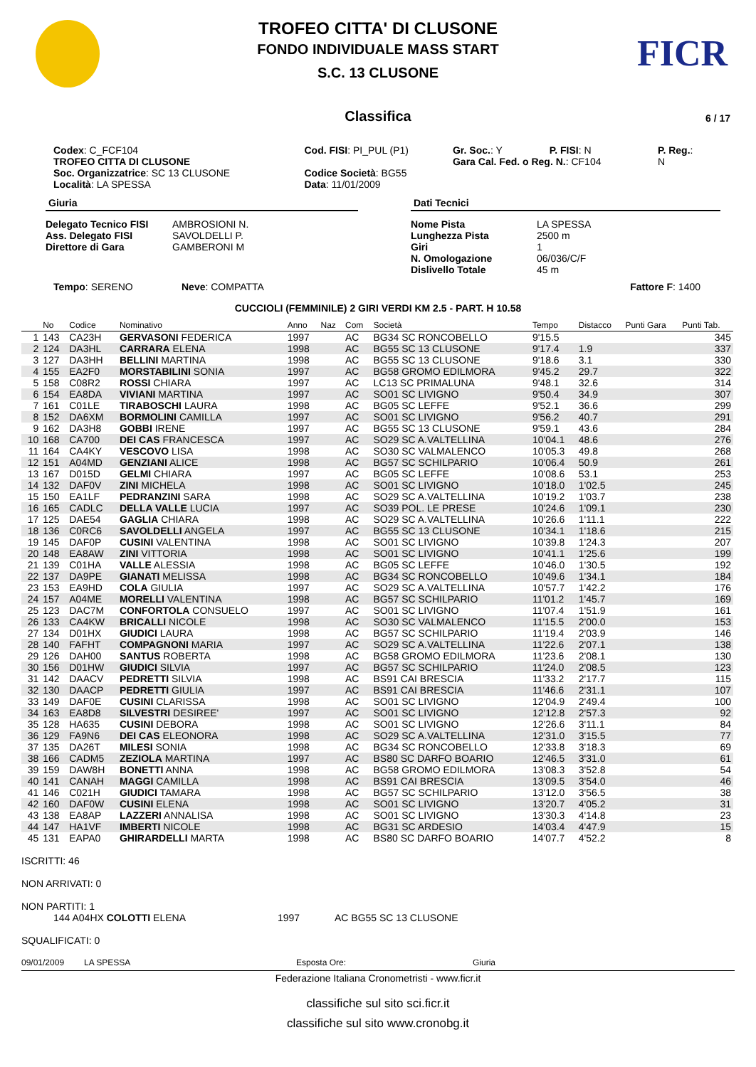FICR
TROFEO CITTA' DI CLUSONE
FONDO INDIVIDUALE MASS START
S.C. 13 CLUSONE
Classifica 6 / 17
Codex: C_FCF104
TROFEO CITTA DI CLUSONE
Soc. Organizzatrice: SC 13 CLUSONE
Località: LA SPESSA
Cod. FISI: PI_PUL (P1)
Codice Società: BG55
Data: 11/01/2009
Gr. Soc.: Y P. FISI: N
Gara Cal. Fed. o Reg. N.: CF104
P. Reg.: N
Giuria
Delegato Tecnico FISI
Ass. Delegato FISI
Direttore di Gara
AMBROSIONI N.
SAVOLDELLI P.
GAMBERONI M
Dati Tecnici
Nome Pista
Lunghezza Pista
Giri
N. Omologazione
Dislivello Totale
LA SPESSA
2500 m
1
06/036/C/F
45 m
Tempo: SERENO Neve: COMPATTA Fattore F: 1400
CUCCIOLI (FEMMINILE) 2 GIRI VERDI KM 2.5 - PART. H 10.58
| | No | Codice | Nominativo | Anno | Naz | Com | Società | Tempo | Distacco | Punti Gara | Punti Tab. |
| --- | --- | --- | --- | --- | --- | --- | --- | --- | --- | --- | --- |
| 1 | 143 | CA23H | GERVASONI FEDERICA | 1997 | | AC | BG34 SC RONCOBELLO | 9'15.5 | | | 345 |
| 2 | 124 | DA3HL | CARRARA ELENA | 1998 | | AC | BG55 SC 13 CLUSONE | 9'17.4 | 1.9 | | 337 |
| 3 | 127 | DA3HH | BELLINI MARTINA | 1998 | | AC | BG55 SC 13 CLUSONE | 9'18.6 | 3.1 | | 330 |
| 4 | 155 | EA2F0 | MORSTABILINI SONIA | 1997 | | AC | BG58 GROMO EDILMORA | 9'45.2 | 29.7 | | 322 |
| 5 | 158 | C08R2 | ROSSI CHIARA | 1997 | | AC | LC13 SC PRIMALUNA | 9'48.1 | 32.6 | | 314 |
| 6 | 154 | EA8DA | VIVIANI MARTINA | 1997 | | AC | SO01 SC LIVIGNO | 9'50.4 | 34.9 | | 307 |
| 7 | 161 | C01LE | TIRABOSCHI LAURA | 1998 | | AC | BG05 SC LEFFE | 9'52.1 | 36.6 | | 299 |
| 8 | 152 | DA6XM | BORMOLINI CAMILLA | 1997 | | AC | SO01 SC LIVIGNO | 9'56.2 | 40.7 | | 291 |
| 9 | 162 | DA3H8 | GOBBI IRENE | 1997 | | AC | BG55 SC 13 CLUSONE | 9'59.1 | 43.6 | | 284 |
| 10 | 168 | CA700 | DEI CAS FRANCESCA | 1997 | | AC | SO29 SC A.VALTELLINA | 10'04.1 | 48.6 | | 276 |
| 11 | 164 | CA4KY | VESCOVO LISA | 1998 | | AC | SO30 SC VALMALENCO | 10'05.3 | 49.8 | | 268 |
| 12 | 151 | A04MD | GENZIANI ALICE | 1998 | | AC | BG57 SC SCHILPARIO | 10'06.4 | 50.9 | | 261 |
| 13 | 167 | D015D | GELMI CHIARA | 1997 | | AC | BG05 SC LEFFE | 10'08.6 | 53.1 | | 253 |
| 14 | 132 | DAF0V | ZINI MICHELA | 1998 | | AC | SO01 SC LIVIGNO | 10'18.0 | 1'02.5 | | 245 |
| 15 | 150 | EA1LF | PEDRANZINI SARA | 1998 | | AC | SO29 SC A.VALTELLINA | 10'19.2 | 1'03.7 | | 238 |
| 16 | 165 | CADLC | DELLA VALLE LUCIA | 1997 | | AC | SO39 POL. LE PRESE | 10'24.6 | 1'09.1 | | 230 |
| 17 | 125 | DAE54 | GAGLIA CHIARA | 1998 | | AC | SO29 SC A.VALTELLINA | 10'26.6 | 1'11.1 | | 222 |
| 18 | 136 | C0RC6 | SAVOLDELLI ANGELA | 1997 | | AC | BG55 SC 13 CLUSONE | 10'34.1 | 1'18.6 | | 215 |
| 19 | 145 | DAF0P | CUSINI VALENTINA | 1998 | | AC | SO01 SC LIVIGNO | 10'39.8 | 1'24.3 | | 207 |
| 20 | 148 | EA8AW | ZINI VITTORIA | 1998 | | AC | SO01 SC LIVIGNO | 10'41.1 | 1'25.6 | | 199 |
| 21 | 139 | C01HA | VALLE ALESSIA | 1998 | | AC | BG05 SC LEFFE | 10'46.0 | 1'30.5 | | 192 |
| 22 | 137 | DA9PE | GIANATI MELISSA | 1998 | | AC | BG34 SC RONCOBELLO | 10'49.6 | 1'34.1 | | 184 |
| 23 | 153 | EA9HD | COLA GIULIA | 1997 | | AC | SO29 SC A.VALTELLINA | 10'57.7 | 1'42.2 | | 176 |
| 24 | 157 | A04ME | MORELLI VALENTINA | 1998 | | AC | BG57 SC SCHILPARIO | 11'01.2 | 1'45.7 | | 169 |
| 25 | 123 | DAC7M | CONFORTOLA CONSUELO | 1997 | | AC | SO01 SC LIVIGNO | 11'07.4 | 1'51.9 | | 161 |
| 26 | 133 | CA4KW | BRICALLI NICOLE | 1998 | | AC | SO30 SC VALMALENCO | 11'15.5 | 2'00.0 | | 153 |
| 27 | 134 | D01HX | GIUDICI LAURA | 1998 | | AC | BG57 SC SCHILPARIO | 11'19.4 | 2'03.9 | | 146 |
| 28 | 140 | FAFHT | COMPAGNONI MARIA | 1997 | | AC | SO29 SC A.VALTELLINA | 11'22.6 | 2'07.1 | | 138 |
| 29 | 126 | DAH00 | SANTUS ROBERTA | 1998 | | AC | BG58 GROMO EDILMORA | 11'23.6 | 2'08.1 | | 130 |
| 30 | 156 | D01HW | GIUDICI SILVIA | 1997 | | AC | BG57 SC SCHILPARIO | 11'24.0 | 2'08.5 | | 123 |
| 31 | 142 | DAACV | PEDRETTI SILVIA | 1998 | | AC | BS91 CAI BRESCIA | 11'33.2 | 2'17.7 | | 115 |
| 32 | 130 | DAACP | PEDRETTI GIULIA | 1997 | | AC | BS91 CAI BRESCIA | 11'46.6 | 2'31.1 | | 107 |
| 33 | 149 | DAF0E | CUSINI CLARISSA | 1998 | | AC | SO01 SC LIVIGNO | 12'04.9 | 2'49.4 | | 100 |
| 34 | 163 | EA8D8 | SILVESTRI DESIREE' | 1997 | | AC | SO01 SC LIVIGNO | 12'12.8 | 2'57.3 | | 92 |
| 35 | 128 | HA635 | CUSINI DEBORA | 1998 | | AC | SO01 SC LIVIGNO | 12'26.6 | 3'11.1 | | 84 |
| 36 | 129 | FA9N6 | DEI CAS ELEONORA | 1998 | | AC | SO29 SC A.VALTELLINA | 12'31.0 | 3'15.5 | | 77 |
| 37 | 135 | DA26T | MILESI SONIA | 1998 | | AC | BG34 SC RONCOBELLO | 12'33.8 | 3'18.3 | | 69 |
| 38 | 166 | CADM5 | ZEZIOLA MARTINA | 1997 | | AC | BS80 SC DARFO BOARIO | 12'46.5 | 3'31.0 | | 61 |
| 39 | 159 | DAW8H | BONETTI ANNA | 1998 | | AC | BG58 GROMO EDILMORA | 13'08.3 | 3'52.8 | | 54 |
| 40 | 141 | CANAH | MAGGI CAMILLA | 1998 | | AC | BS91 CAI BRESCIA | 13'09.5 | 3'54.0 | | 46 |
| 41 | 146 | C021H | GIUDICI TAMARA | 1998 | | AC | BG57 SC SCHILPARIO | 13'12.0 | 3'56.5 | | 38 |
| 42 | 160 | DAF0W | CUSINI ELENA | 1998 | | AC | SO01 SC LIVIGNO | 13'20.7 | 4'05.2 | | 31 |
| 43 | 138 | EA8AP | LAZZERI ANNALISA | 1998 | | AC | SO01 SC LIVIGNO | 13'30.3 | 4'14.8 | | 23 |
| 44 | 147 | HA1VF | IMBERTI NICOLE | 1998 | | AC | BG31 SC ARDESIO | 14'03.4 | 4'47.9 | | 15 |
| 45 | 131 | EAPA0 | GHIRARDELLI MARTA | 1998 | | AC | BS80 SC DARFO BOARIO | 14'07.7 | 4'52.2 | | 8 |
ISCRITTI: 46
NON ARRIVATI: 0
NON PARTITI: 1
144 A04HX COLOTTI ELENA 1997 AC BG55 SC 13 CLUSONE
SQUALIFICATI: 0
09/01/2009 LA SPESSA Esposta Ore: Giuria
Federazione Italiana Cronometristi - www.ficr.it
classifiche sul sito sci.ficr.it
classifiche sul sito www.cronobg.it